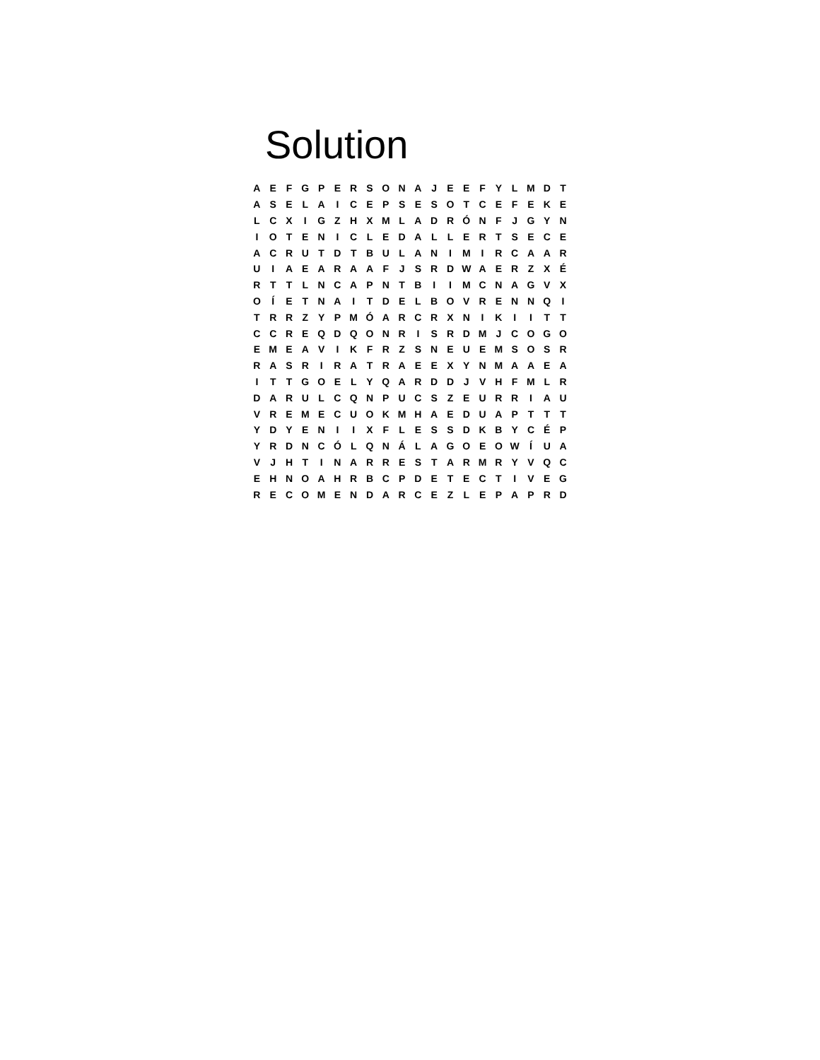Solution
| A | E | F | G | P | E | R | S | O | N | A | J | E | E | F | Y | L | M | D | T |
| A | S | E | L | A | I | C | E | P | S | E | S | O | T | C | E | F | E | K | E |
| L | C | X | I | G | Z | H | X | M | L | A | D | R | Ó | N | F | J | G | Y | N |
| I | O | T | E | N | I | C | L | E | D | A | L | L | E | R | T | S | E | C | E |
| A | C | R | U | T | D | T | B | U | L | A | N | I | M | I | R | C | A | A | R |
| U | I | A | E | A | R | A | A | F | J | S | R | D | W | A | E | R | Z | X | É |
| R | T | T | L | N | C | A | P | N | T | B | I | I | M | C | N | A | G | V | X |
| O | Í | E | T | N | A | I | T | D | E | L | B | O | V | R | E | N | N | Q | I |
| T | R | R | Z | Y | P | M | Ó | A | R | C | R | X | N | I | K | I | I | T | T |
| C | C | R | E | Q | D | Q | O | N | R | I | S | R | D | M | J | C | O | G | O |
| E | M | E | A | V | I | K | F | R | Z | S | N | E | U | E | M | S | O | S | R |
| R | A | S | R | I | R | A | T | R | A | E | E | X | Y | N | M | A | A | E | A |
| I | T | T | G | O | E | L | Y | Q | A | R | D | D | J | V | H | F | M | L | R |
| D | A | R | U | L | C | Q | N | P | U | C | S | Z | E | U | R | R | I | A | U |
| V | R | E | M | E | C | U | O | K | M | H | A | E | D | U | A | P | T | T | T |
| Y | D | Y | E | N | I | I | X | F | L | E | S | S | D | K | B | Y | C | É | P |
| Y | R | D | N | C | Ó | L | Q | N | Á | L | A | G | O | E | O | W | Í | U | A |
| V | J | H | T | I | N | A | R | R | E | S | T | A | R | M | R | Y | V | Q | C |
| E | H | N | O | A | H | R | B | C | P | D | E | T | E | C | T | I | V | E | G |
| R | E | C | O | M | E | N | D | A | R | C | E | Z | L | E | P | A | P | R | D |